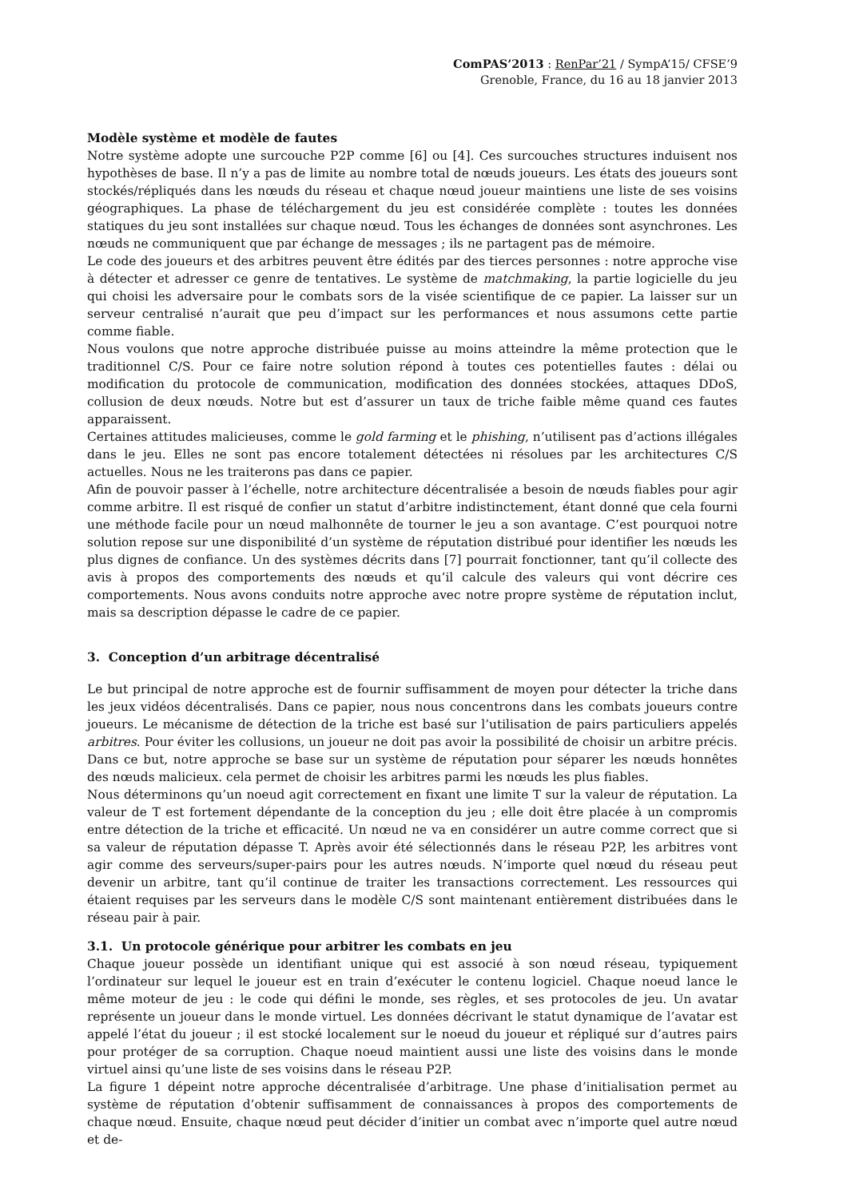ComPAS’2013 : RenPar’21 / SympA’15/ CFSE’9
Grenoble, France, du 16 au 18 janvier 2013
Modèle système et modèle de fautes
Notre système adopte une surcouche P2P comme [6] ou [4]. Ces surcouches structures induisent nos hypothèses de base. Il n’y a pas de limite au nombre total de nœuds joueurs. Les états des joueurs sont stockés/répliqués dans les nœuds du réseau et chaque nœud joueur maintiens une liste de ses voisins géographiques. La phase de téléchargement du jeu est considérée complète : toutes les données statiques du jeu sont installées sur chaque nœud. Tous les échanges de données sont asynchrones. Les nœuds ne communiquent que par échange de messages ; ils ne partagent pas de mémoire.
Le code des joueurs et des arbitres peuvent être édités par des tierces personnes : notre approche vise à détecter et adresser ce genre de tentatives. Le système de matchmaking, la partie logicielle du jeu qui choisi les adversaire pour le combats sors de la visée scientifique de ce papier. La laisser sur un serveur centralisé n’aurait que peu d’impact sur les performances et nous assumons cette partie comme fiable.
Nous voulons que notre approche distribuée puisse au moins atteindre la même protection que le traditionnel C/S. Pour ce faire notre solution répond à toutes ces potentielles fautes : délai ou modification du protocole de communication, modification des données stockées, attaques DDoS, collusion de deux nœuds. Notre but est d’assurer un taux de triche faible même quand ces fautes apparaissent.
Certaines attitudes malicieuses, comme le gold farming et le phishing, n’utilisent pas d’actions illégales dans le jeu. Elles ne sont pas encore totalement détectées ni résolues par les architectures C/S actuelles. Nous ne les traiterons pas dans ce papier.
Afin de pouvoir passer à l’échelle, notre architecture décentralisée a besoin de nœuds fiables pour agir comme arbitre. Il est risqué de confier un statut d’arbitre indistinctement, étant donné que cela fourni une méthode facile pour un nœud malhonnête de tourner le jeu a son avantage. C’est pourquoi notre solution repose sur une disponibilité d’un système de réputation distribué pour identifier les nœuds les plus dignes de confiance. Un des systèmes décrits dans [7] pourrait fonctionner, tant qu’il collecte des avis à propos des comportements des nœuds et qu’il calcule des valeurs qui vont décrire ces comportements. Nous avons conduits notre approche avec notre propre système de réputation inclut, mais sa description dépasse le cadre de ce papier.
3. Conception d’un arbitrage décentralisé
Le but principal de notre approche est de fournir suffisamment de moyen pour détecter la triche dans les jeux vidéos décentralisés. Dans ce papier, nous nous concentrons dans les combats joueurs contre joueurs. Le mécanisme de détection de la triche est basé sur l’utilisation de pairs particuliers appelés arbitres. Pour éviter les collusions, un joueur ne doit pas avoir la possibilité de choisir un arbitre précis. Dans ce but, notre approche se base sur un système de réputation pour séparer les nœuds honnêtes des nœuds malicieux. cela permet de choisir les arbitres parmi les nœuds les plus fiables.
Nous déterminons qu’un noeud agit correctement en fixant une limite T sur la valeur de réputation. La valeur de T est fortement dépendante de la conception du jeu ; elle doit être placée à un compromis entre détection de la triche et efficacité. Un nœud ne va en considérer un autre comme correct que si sa valeur de réputation dépasse T. Après avoir été sélectionnés dans le réseau P2P, les arbitres vont agir comme des serveurs/super-pairs pour les autres nœuds. N’importe quel nœud du réseau peut devenir un arbitre, tant qu’il continue de traiter les transactions correctement. Les ressources qui étaient requises par les serveurs dans le modèle C/S sont maintenant entièrement distribuées dans le réseau pair à pair.
3.1. Un protocole générique pour arbitrer les combats en jeu
Chaque joueur possède un identifiant unique qui est associé à son nœud réseau, typiquement l’ordinateur sur lequel le joueur est en train d’exécuter le contenu logiciel. Chaque noeud lance le même moteur de jeu : le code qui défini le monde, ses règles, et ses protocoles de jeu. Un avatar représente un joueur dans le monde virtuel. Les données décrivant le statut dynamique de l’avatar est appelé l’état du joueur ; il est stocké localement sur le noeud du joueur et répliqué sur d’autres pairs pour protéger de sa corruption. Chaque noeud maintient aussi une liste des voisins dans le monde virtuel ainsi qu’une liste de ses voisins dans le réseau P2P.
La figure 1 dépeint notre approche décentralisée d’arbitrage. Une phase d’initialisation permet au système de réputation d’obtenir suffisamment de connaissances à propos des comportements de chaque nœud. Ensuite, chaque nœud peut décider d’initier un combat avec n’importe quel autre nœud et de-